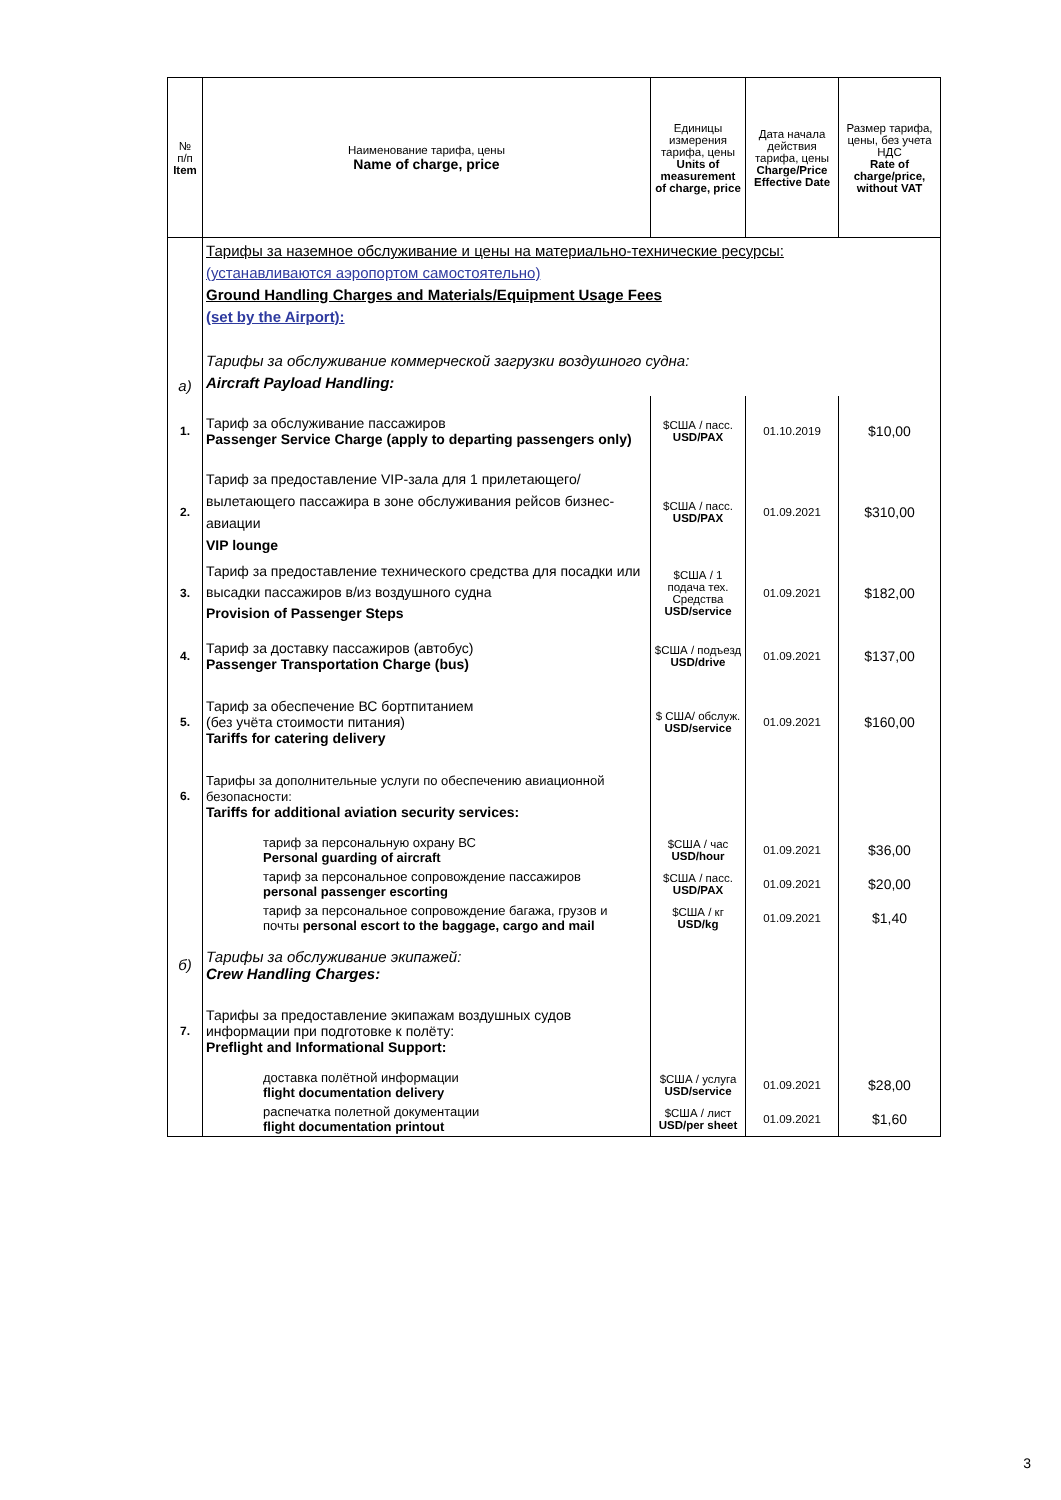| № п/п Item | Наименование тарифа, цены Name of charge, price | Единицы измерения тарифа, цены Units of measurement of charge, price | Дата начала действия тарифа, цены Charge/Price Effective Date | Размер тарифа, цены, без учета НДС Rate of charge/price, without VAT |
| --- | --- | --- | --- | --- |
| а) | Тарифы за наземное обслуживание и цены на материально-технические ресурсы: (устанавливаются аэропортом самостоятельно) Ground Handling Charges and Materials/Equipment Usage Fees (set by the Airport): Тарифы за обслуживание коммерческой загрузки воздушного судна: Aircraft Payload Handling: | | | |
| 1. | Тариф за обслуживание пассажиров Passenger Service Charge (apply to departing passengers only) | $США / пасс. USD/PAX | 01.10.2019 | $10,00 |
| 2. | Тариф за предоставление VIP-зала для 1 прилетающего/вылетающего пассажира в зоне обслуживания рейсов бизнес-авиации VIP lounge | $США / пасс. USD/PAX | 01.09.2021 | $310,00 |
| 3. | Тариф за предоставление технического средства для посадки или высадки пассажиров в/из воздушного судна Provision of Passenger Steps | $США / 1 подача тех. Средства USD/service | 01.09.2021 | $182,00 |
| 4. | Тариф за доставку пассажиров (автобус) Passenger Transportation Charge (bus) | $США / подъезд USD/drive | 01.09.2021 | $137,00 |
| 5. | Тариф за обеспечение ВС бортпитанием (без учёта стоимости питания) Tariffs for catering delivery | $ США/ обслуж. USD/service | 01.09.2021 | $160,00 |
| 6. | Тарифы за дополнительные услуги по обеспечению авиационной безопасности: Tariffs for additional aviation security services: | | | |
| | тариф за персональную охрану ВС Personal guarding of aircraft | $США / час USD/hour | 01.09.2021 | $36,00 |
| | тариф за персональное сопровождение пассажиров personal passenger escorting | $США / пасс. USD/PAX | 01.09.2021 | $20,00 |
| | тариф за персональное сопровождение багажа, грузов и почты personal escort to the baggage, cargo and mail | $США / кг USD/kg | 01.09.2021 | $1,40 |
| б) | Тарифы за обслуживание экипажей: Crew Handling Charges: | | | |
| 7. | Тарифы за предоставление экипажам воздушных судов информации при подготовке к полёту: Preflight and Informational Support: | | | |
| | доставка полётной информации flight documentation delivery | $США / услуга USD/service | 01.09.2021 | $28,00 |
| | распечатка полетной документации flight documentation printout | $США / лист USD/per sheet | 01.09.2021 | $1,60 |
3